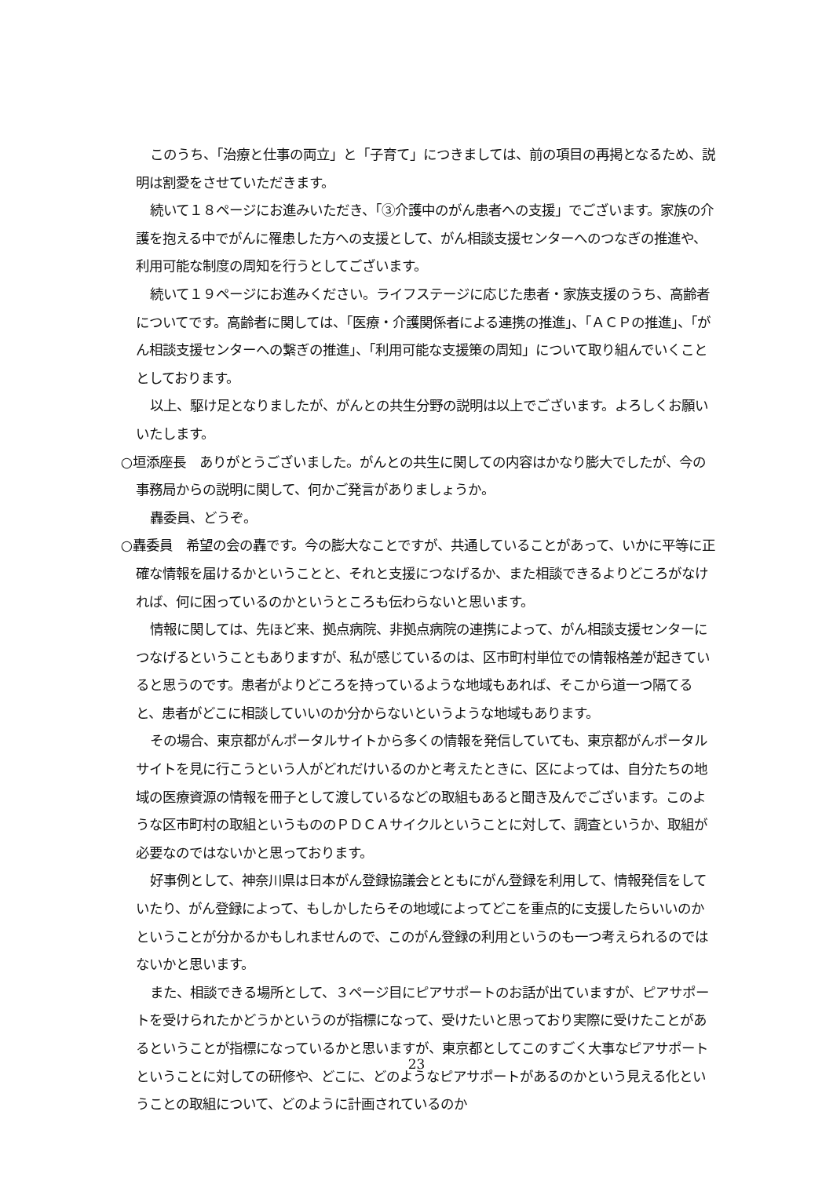このうち、「治療と仕事の両立」と「子育て」につきましては、前の項目の再掲となるため、説明は割愛をさせていただきます。
続いて１８ページにお進みいただき、「③介護中のがん患者への支援」でございます。家族の介護を抱える中でがんに罹患した方への支援として、がん相談支援センターへのつなぎの推進や、利用可能な制度の周知を行うとしてございます。
続いて１９ページにお進みください。ライフステージに応じた患者・家族支援のうち、高齢者についてです。高齢者に関しては、「医療・介護関係者による連携の推進」、「ＡＣＰの推進」、「がん相談支援センターへの繋ぎの推進」、「利用可能な支援策の周知」について取り組んでいくこととしております。
以上、駆け足となりましたが、がんとの共生分野の説明は以上でございます。よろしくお願いいたします。
○垣添座長　ありがとうございました。がんとの共生に関しての内容はかなり膨大でしたが、今の事務局からの説明に関して、何かご発言がありましょうか。
轟委員、どうぞ。
○轟委員　希望の会の轟です。今の膨大なことですが、共通していることがあって、いかに平等に正確な情報を届けるかということと、それと支援につなげるか、また相談できるよりどころがなければ、何に困っているのかというところも伝わらないと思います。
情報に関しては、先ほど来、拠点病院、非拠点病院の連携によって、がん相談支援センターにつなげるということもありますが、私が感じているのは、区市町村単位での情報格差が起きていると思うのです。患者がよりどころを持っているような地域もあれば、そこから道一つ隔てると、患者がどこに相談していいのか分からないというような地域もあります。
その場合、東京都がんポータルサイトから多くの情報を発信していても、東京都がんポータルサイトを見に行こうという人がどれだけいるのかと考えたときに、区によっては、自分たちの地域の医療資源の情報を冊子として渡しているなどの取組もあると聞き及んでございます。このような区市町村の取組というもののＰＤＣＡサイクルということに対して、調査というか、取組が必要なのではないかと思っております。
好事例として、神奈川県は日本がん登録協議会とともにがん登録を利用して、情報発信をしていたり、がん登録によって、もしかしたらその地域によってどこを重点的に支援したらいいのかということが分かるかもしれませんので、このがん登録の利用というのも一つ考えられるのではないかと思います。
また、相談できる場所として、３ページ目にピアサポートのお話が出ていますが、ピアサポートを受けられたかどうかというのが指標になって、受けたいと思っており実際に受けたことがあるということが指標になっているかと思いますが、東京都としてこのすごく大事なピアサポートということに対しての研修や、どこに、どのようなピアサポートがあるのかという見える化ということの取組について、どのように計画されているのか
23